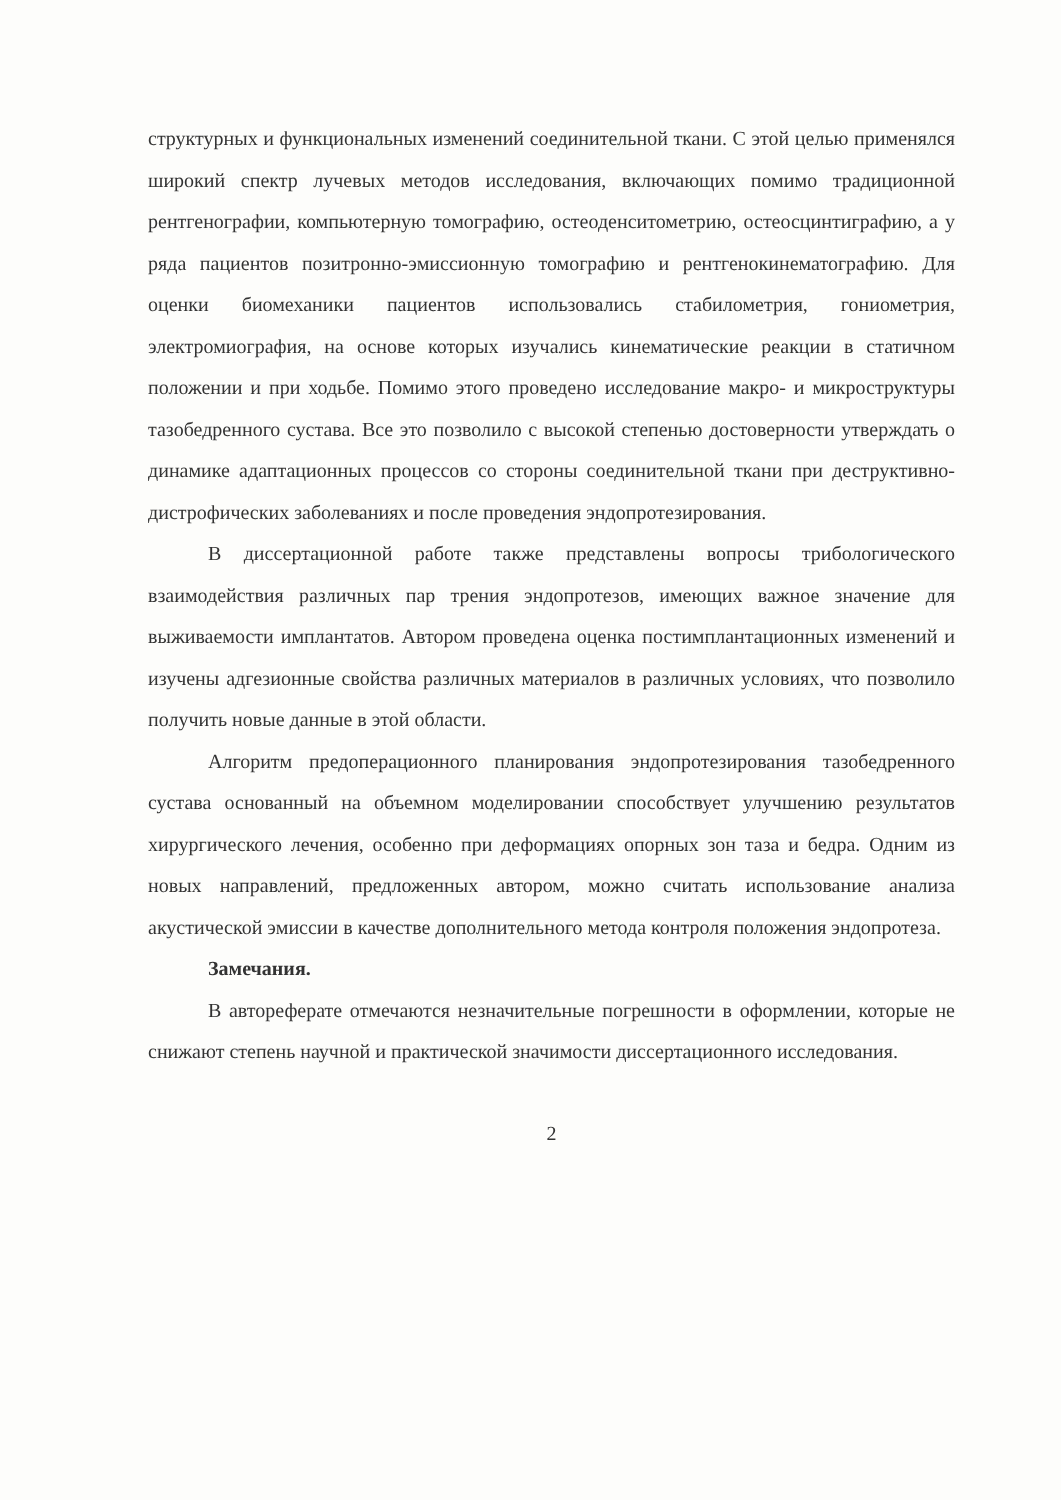структурных и функциональных изменений соединительной ткани. С этой целью применялся широкий спектр лучевых методов исследования, включающих помимо традиционной рентгенографии, компьютерную томографию, остеоденситометрию, остеосцинтиграфию, а у ряда пациентов позитронно-эмиссионную томографию и рентгенокинематографию. Для оценки биомеханики пациентов использовались стабилометрия, гониометрия, электромиография, на основе которых изучались кинематические реакции в статичном положении и при ходьбе. Помимо этого проведено исследование макро- и микроструктуры тазобедренного сустава. Все это позволило с высокой степенью достоверности утверждать о динамике адаптационных процессов со стороны соединительной ткани при деструктивно-дистрофических заболеваниях и после проведения эндопротезирования.
В диссертационной работе также представлены вопросы трибологического взаимодействия различных пар трения эндопротезов, имеющих важное значение для выживаемости имплантатов. Автором проведена оценка постимплантационных изменений и изучены адгезионные свойства различных материалов в различных условиях, что позволило получить новые данные в этой области.
Алгоритм предоперационного планирования эндопротезирования тазобедренного сустава основанный на объемном моделировании способствует улучшению результатов хирургического лечения, особенно при деформациях опорных зон таза и бедра. Одним из новых направлений, предложенных автором, можно считать использование анализа акустической эмиссии в качестве дополнительного метода контроля положения эндопротеза.
Замечания.
В автореферате отмечаются незначительные погрешности в оформлении, которые не снижают степень научной и практической значимости диссертационного исследования.
2